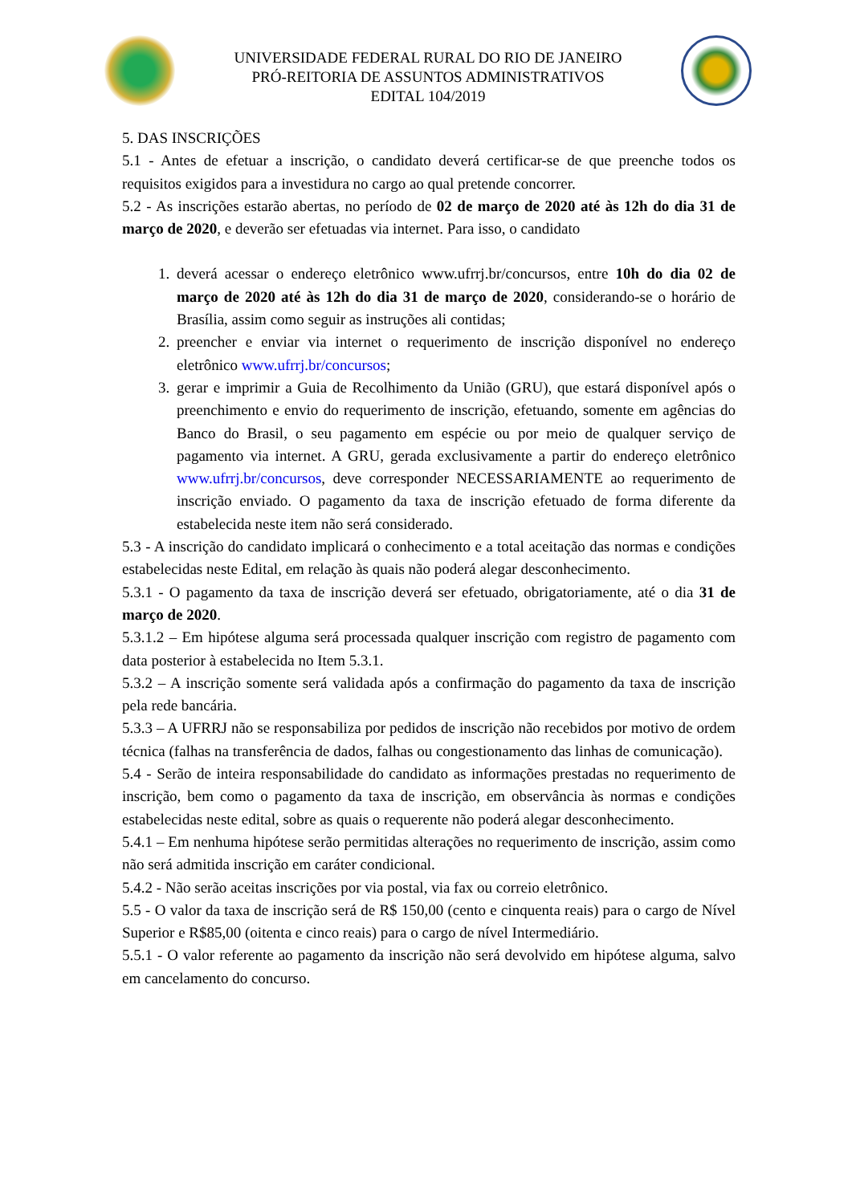UNIVERSIDADE FEDERAL RURAL DO RIO DE JANEIRO
PRÓ-REITORIA DE ASSUNTOS ADMINISTRATIVOS
EDITAL 104/2019
5. DAS INSCRIÇÕES
5.1 - Antes de efetuar a inscrição, o candidato deverá certificar-se de que preenche todos os requisitos exigidos para a investidura no cargo ao qual pretende concorrer.
5.2 - As inscrições estarão abertas, no período de 02 de março de 2020 até às 12h do dia 31 de março de 2020, e deverão ser efetuadas via internet. Para isso, o candidato
1. deverá acessar o endereço eletrônico www.ufrrj.br/concursos, entre 10h do dia 02 de março de 2020 até às 12h do dia 31 de março de 2020, considerando-se o horário de Brasília, assim como seguir as instruções ali contidas;
2. preencher e enviar via internet o requerimento de inscrição disponível no endereço eletrônico www.ufrrj.br/concursos;
3. gerar e imprimir a Guia de Recolhimento da União (GRU), que estará disponível após o preenchimento e envio do requerimento de inscrição, efetuando, somente em agências do Banco do Brasil, o seu pagamento em espécie ou por meio de qualquer serviço de pagamento via internet. A GRU, gerada exclusivamente a partir do endereço eletrônico www.ufrrj.br/concursos, deve corresponder NECESSARIAMENTE ao requerimento de inscrição enviado. O pagamento da taxa de inscrição efetuado de forma diferente da estabelecida neste item não será considerado.
5.3 - A inscrição do candidato implicará o conhecimento e a total aceitação das normas e condições estabelecidas neste Edital, em relação às quais não poderá alegar desconhecimento.
5.3.1 - O pagamento da taxa de inscrição deverá ser efetuado, obrigatoriamente, até o dia 31 de março de 2020.
5.3.1.2 – Em hipótese alguma será processada qualquer inscrição com registro de pagamento com data posterior à estabelecida no Item 5.3.1.
5.3.2 – A inscrição somente será validada após a confirmação do pagamento da taxa de inscrição pela rede bancária.
5.3.3 – A UFRRJ não se responsabiliza por pedidos de inscrição não recebidos por motivo de ordem técnica (falhas na transferência de dados, falhas ou congestionamento das linhas de comunicação).
5.4 - Serão de inteira responsabilidade do candidato as informações prestadas no requerimento de inscrição, bem como o pagamento da taxa de inscrição, em observância às normas e condições estabelecidas neste edital, sobre as quais o requerente não poderá alegar desconhecimento.
5.4.1 – Em nenhuma hipótese serão permitidas alterações no requerimento de inscrição, assim como não será admitida inscrição em caráter condicional.
5.4.2 - Não serão aceitas inscrições por via postal, via fax ou correio eletrônico.
5.5 - O valor da taxa de inscrição será de R$ 150,00 (cento e cinquenta reais) para o cargo de Nível Superior e R$85,00 (oitenta e cinco reais) para o cargo de nível Intermediário.
5.5.1 - O valor referente ao pagamento da inscrição não será devolvido em hipótese alguma, salvo em cancelamento do concurso.